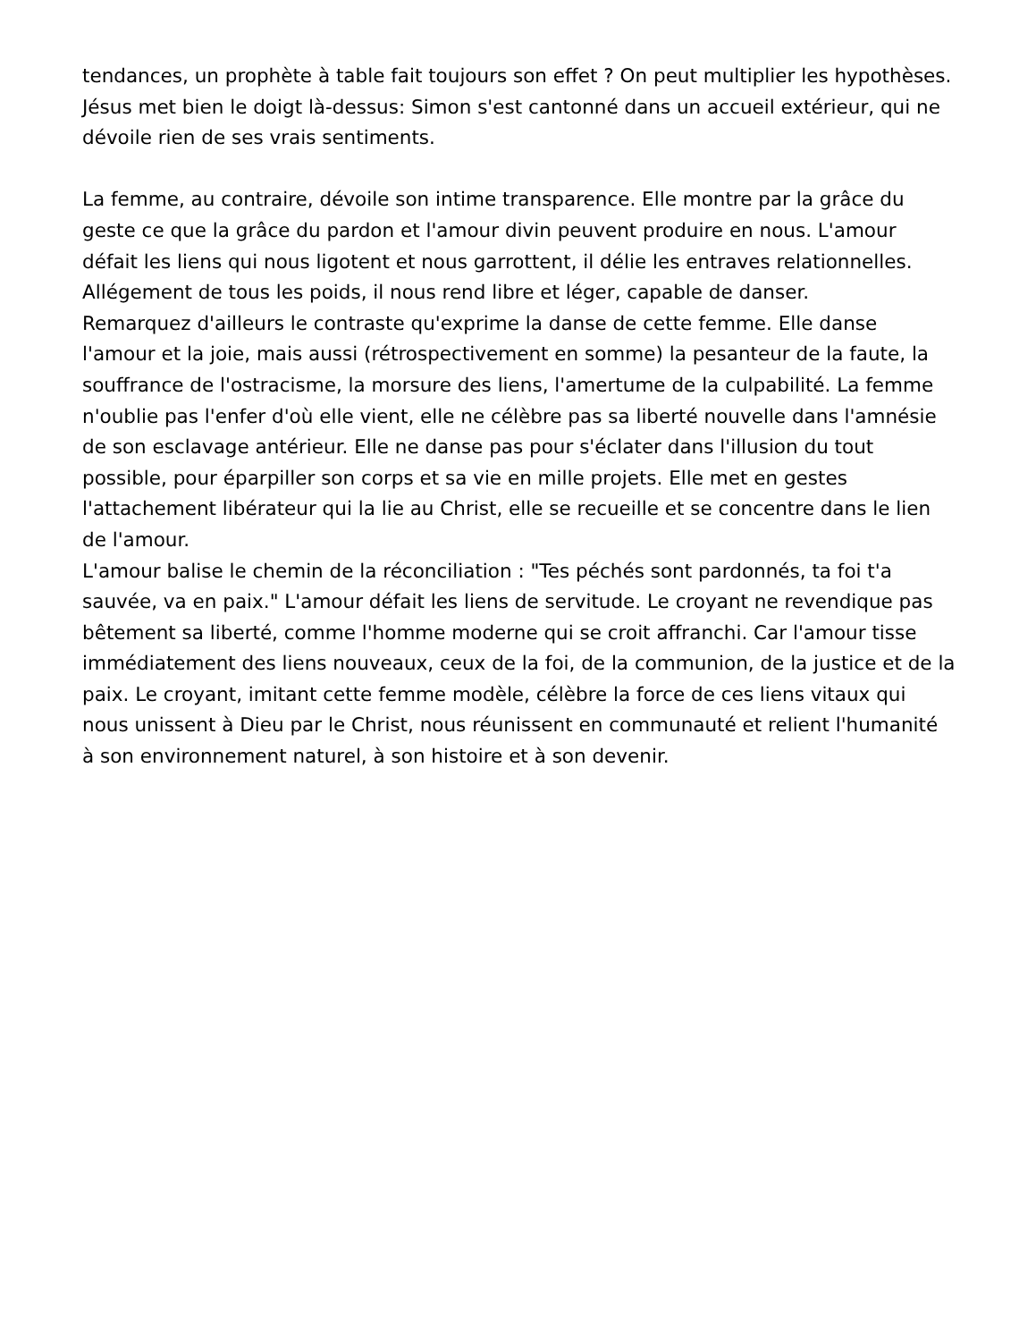tendances, un prophète à table fait toujours son effet ? On peut multiplier les hypothèses. Jésus met bien le doigt là-dessus: Simon s'est cantonné dans un accueil extérieur, qui ne dévoile rien de ses vrais sentiments.
La femme, au contraire, dévoile son intime transparence. Elle montre par la grâce du geste ce que la grâce du pardon et l'amour divin peuvent produire en nous. L'amour défait les liens qui nous ligotent et nous garrottent, il délie les entraves relationnelles. Allégement de tous les poids, il nous rend libre et léger, capable de danser.
Remarquez d'ailleurs le contraste qu'exprime la danse de cette femme. Elle danse l'amour et la joie, mais aussi (rétrospectivement en somme) la pesanteur de la faute, la souffrance de l'ostracisme, la morsure des liens, l'amertume de la culpabilité. La femme n'oublie pas l'enfer d'où elle vient, elle ne célèbre pas sa liberté nouvelle dans l'amnésie de son esclavage antérieur. Elle ne danse pas pour s'éclater dans l'illusion du tout possible, pour éparpiller son corps et sa vie en mille projets. Elle met en gestes l'attachement libérateur qui la lie au Christ, elle se recueille et se concentre dans le lien de l'amour.
L'amour balise le chemin de la réconciliation : "Tes péchés sont pardonnés, ta foi t'a sauvée, va en paix." L'amour défait les liens de servitude. Le croyant ne revendique pas bêtement sa liberté, comme l'homme moderne qui se croit affranchi. Car l'amour tisse immédiatement des liens nouveaux, ceux de la foi, de la communion, de la justice et de la paix. Le croyant, imitant cette femme modèle, célèbre la force de ces liens vitaux qui nous unissent à Dieu par le Christ, nous réunissent en communauté et relient l'humanité à son environnement naturel, à son histoire et à son devenir.